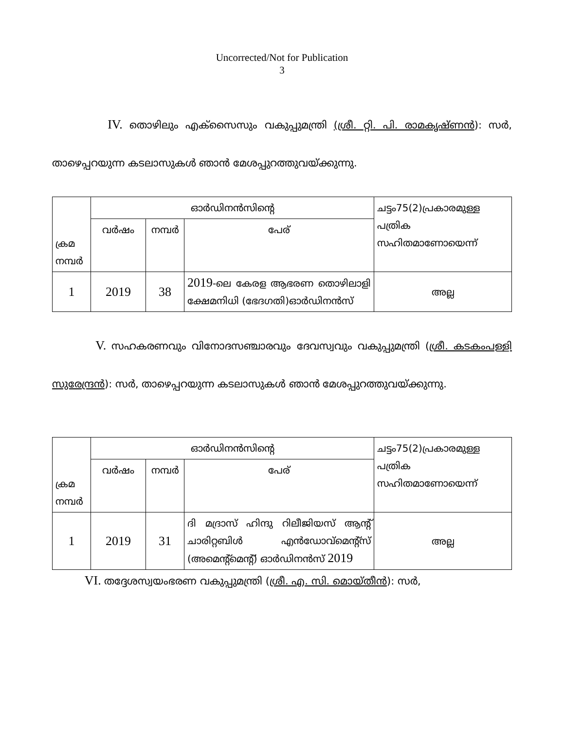Uncorrected/Not for Publication
3
IV. തൊഴിലും എക്സൈസും വകുപ്പുമന്ത്രി (ശ്രീ. റ്റി. പി. രാമകൃഷ്ണൻ): സർ, താഴെപ്പറയുന്ന കടലാസുകൾ ഞാൻ മേശപ്പുറത്തുവയ്ക്കുന്നു.
| ക്രമ നമ്പർ | ഓർഡിനൻസിന്റെ | | | ചട്ടം75(2)പ്രകാരമുള്ള പത്രിക സഹിതമാണോയെന്ന് |
| | വർഷം | നമ്പർ | പേര് | |
| 1 | 2019 | 38 | 2019 -ലെ കേരള ആഭരണ തൊഴിലാളി ക്ഷേമനിധി (ഭേദഗതി)ഓർഡിനൻസ് | അല്ല |
V. സഹകരണവും വിനോദസഞ്ചാരവും ദേവസ്വവും വകുപ്പുമന്ത്രി (ശ്രീ. കടകംപള്ളി സുരേന്ദ്രൻ): സർ, താഴെപ്പറയുന്ന കടലാസുകൾ ഞാൻ മേശപ്പുറത്തുവയ്ക്കുന്നു.
| ക്രമ നമ്പർ | ഓർഡിനൻസിന്റെ | | | ചട്ടം75(2)പ്രകാരമുള്ള പത്രിക സഹിതമാണോയെന്ന് |
| | വർഷം | നമ്പർ | പേര് | |
| 1 | 2019 | 31 | ദി മദ്രാസ് ഹിന്ദു റിലീജിയസ് ആന്റ് ചാരിറ്റബിൾ എൻഡോവ്മെന്റ്സ് (അമെന്റ്മെന്റ്) ഓർഡിനൻസ് 2019 | അല്ല |
VI. തദ്ദേശസ്വയംഭരണ വകുപ്പുമന്ത്രി (ശ്രീ. എ. സി. മൊയ്തീൻ): സർ,